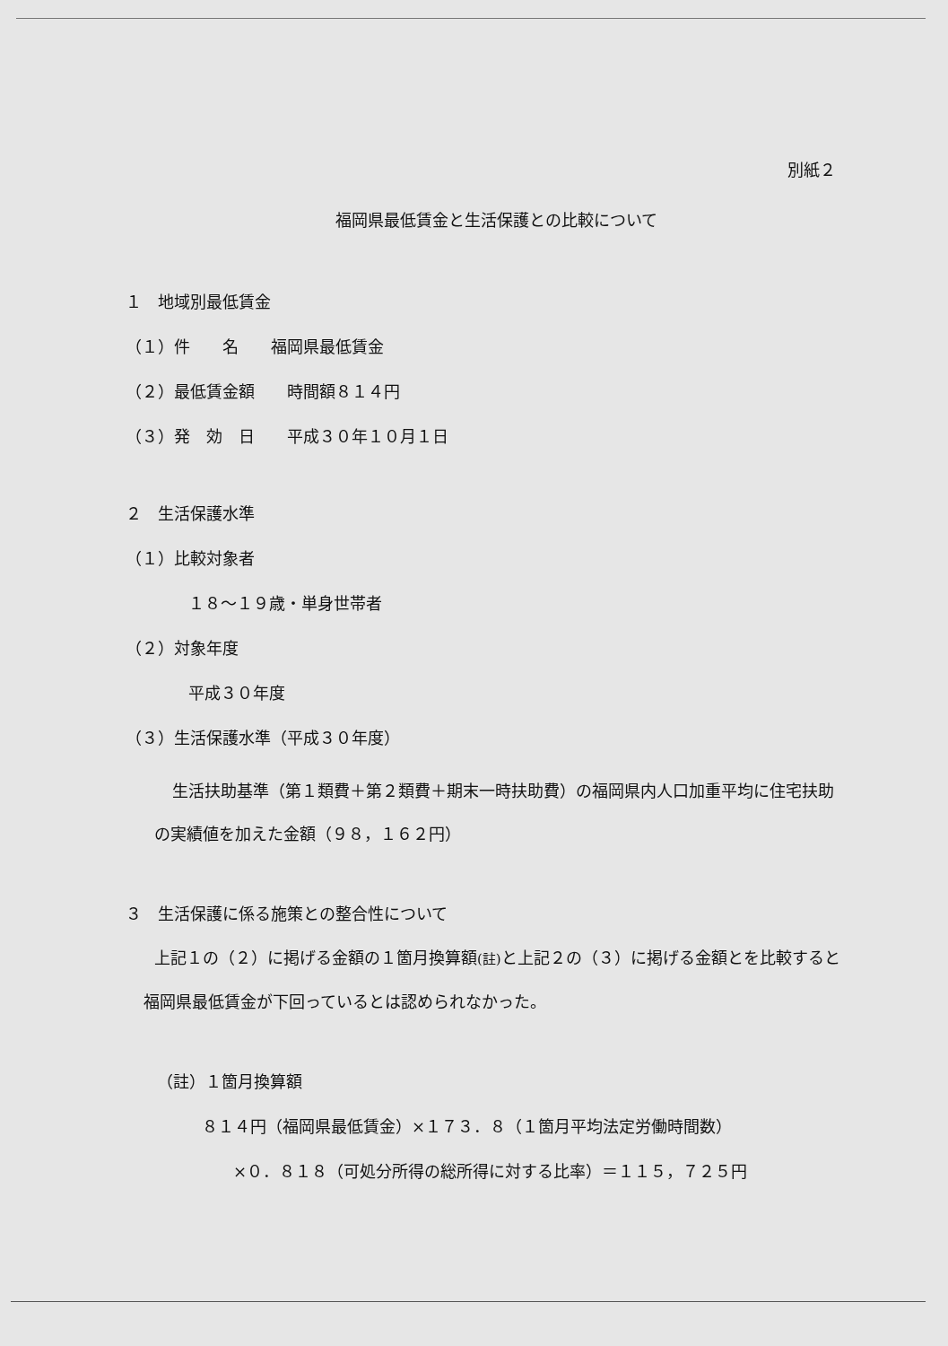別紙２
福岡県最低賃金と生活保護との比較について
１　地域別最低賃金
（１）件　　名　　福岡県最低賃金
（２）最低賃金額　　時間額８１４円
（３）発　効　日　　平成３０年１０月１日
２　生活保護水準
（１）比較対象者
１８～１９歳・単身世帯者
（２）対象年度
平成３０年度
（３）生活保護水準（平成３０年度）
生活扶助基準（第１類費＋第２類費＋期末一時扶助費）の福岡県内人口加重平均に住宅扶助の実績値を加えた金額（９８，１６２円）
３　生活保護に係る施策との整合性について
上記１の（２）に掲げる金額の１箇月換算額(註) と上記２の（３）に掲げる金額とを比較すると福岡県最低賃金が下回っているとは認められなかった。
（註）１箇月換算額
８１４円（福岡県最低賃金）×１７３．８（１箇月平均法定労働時間数）
×０．８１８（可処分所得の総所得に対する比率）＝１１５，７２５円